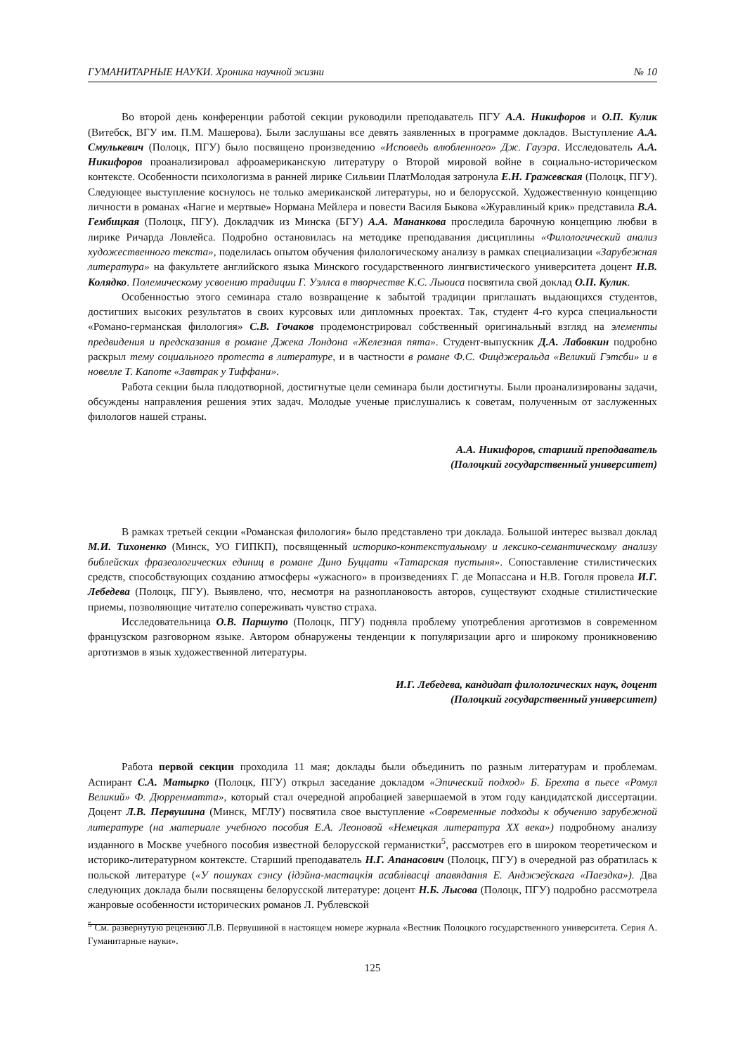ГУМАНИТАРНЫЕ НАУКИ. Хроника научной жизни № 10
Во второй день конференции работой секции руководили преподаватель ПГУ А.А. Никифоров и О.П. Кулик (Витебск, ВГУ им. П.М. Машерова). Были заслушаны все девять заявленных в программе докладов. Выступление А.А. Смулькевич (Полоцк, ПГУ) было посвящено произведению «Исповедь влюбленного» Дж. Гауэра. Исследователь А.А. Никифоров проанализировал афроамериканскую литературу о Второй мировой войне в социально-историческом контексте. Особенности психологизма в ранней лирике Сильвии ПлатМолодая затронула Е.Н. Гражевская (Полоцк, ПГУ). Следующее выступление коснулось не только американской литературы, но и белорусской. Художественную концепцию личности в романах «Нагие и мертвые» Нормана Мейлера и повести Василя Быкова «Журавлиный крик» представила В.А. Гембицкая (Полоцк, ПГУ). Докладчик из Минска (БГУ) А.А. Мананкова проследила барочную концепцию любви в лирике Ричарда Ловлейса. Подробно остановилась на методике преподавания дисциплины «Филологический анализ художественного текста», поделилась опытом обучения филологическому анализу в рамках специализации «Зарубежная литература» на факультете английского языка Минского государственного лингвистического университета доцент Н.В. Колядко. Полемическому усвоению традиции Г. Уэллса в творчестве К.С. Льюиса посвятила свой доклад О.П. Кулик.
Особенностью этого семинара стало возвращение к забытой традиции приглашать выдающихся студентов, достигших высоких результатов в своих курсовых или дипломных проектах. Так, студент 4-го курса специальности «Романо-германская филология» С.В. Гочаков продемонстрировал собственный оригинальный взгляд на элементы предвидения и предсказания в романе Джека Лондона «Железная пята». Студент-выпускник Д.А. Лабовкин подробно раскрыл тему социального протеста в литературе, и в частности в романе Ф.С. Фицджеральда «Великий Гэтсби» и в новелле Т. Капоте «Завтрак у Тиффани».
Работа секции была плодотворной, достигнутые цели семинара были достигнуты. Были проанализированы задачи, обсуждены направления решения этих задач. Молодые ученые прислушались к советам, полученным от заслуженных филологов нашей страны.
А.А. Никифоров, старший преподаватель
(Полоцкий государственный университет)
В рамках третьей секции «Романская филология» было представлено три доклада. Большой интерес вызвал доклад М.И. Тихоненко (Минск, УО ГИПКП), посвященный историко-контекстуальному и лексико-семантическому анализу библейских фразеологических единиц в романе Дино Буццати «Татарская пустыня». Сопоставление стилистических средств, способствующих созданию атмосферы «ужасного» в произведениях Г. де Мопассана и Н.В. Гоголя провела И.Г. Лебедева (Полоцк, ПГУ). Выявлено, что, несмотря на разноплановость авторов, существуют сходные стилистические приемы, позволяющие читателю сопереживать чувство страха.
Исследовательница О.В. Паршуто (Полоцк, ПГУ) подняла проблему употребления арготизмов в современном французском разговорном языке. Автором обнаружены тенденции к популяризации арго и широкому проникновению арготизмов в язык художественной литературы.
И.Г. Лебедева, кандидат филологических наук, доцент
(Полоцкий государственный университет)
Работа первой секции проходила 11 мая; доклады были объединить по разным литературам и проблемам. Аспирант С.А. Матырко (Полоцк, ПГУ) открыл заседание докладом «Эпический подход» Б. Брехта в пьесе «Ромул Великий» Ф. Дюрренматта», который стал очередной апробацией завершаемой в этом году кандидатской диссертации. Доцент Л.В. Первушина (Минск, МГЛУ) посвятила свое выступление «Современные подходы к обучению зарубежной литературе (на материале учебного пособия Е.А. Леоновой «Немецкая литература XX века») подробному анализу изданного в Москве учебного пособия известной белорусской германистки<sup>5</sup>, рассмотрев его в широком теоретическом и историко-литературном контексте. Старший преподаватель Н.Г. Апанасович (Полоцк, ПГУ) в очередной раз обратилась к польской литературе («У пошуках сэнсу (ідэйна-мастацкія асаблівасці апавядання Е. Анджэеўскага «Паездка»). Два следующих доклада были посвящены белорусской литературе: доцент Н.Б. Лысова (Полоцк, ПГУ) подробно рассмотрела жанровые особенности исторических романов Л. Рублевской
<sup>5</sup> См. развернутую рецензию Л.В. Первушиной в настоящем номере журнала «Вестник Полоцкого государственного университета. Серия А. Гуманитарные науки».
125